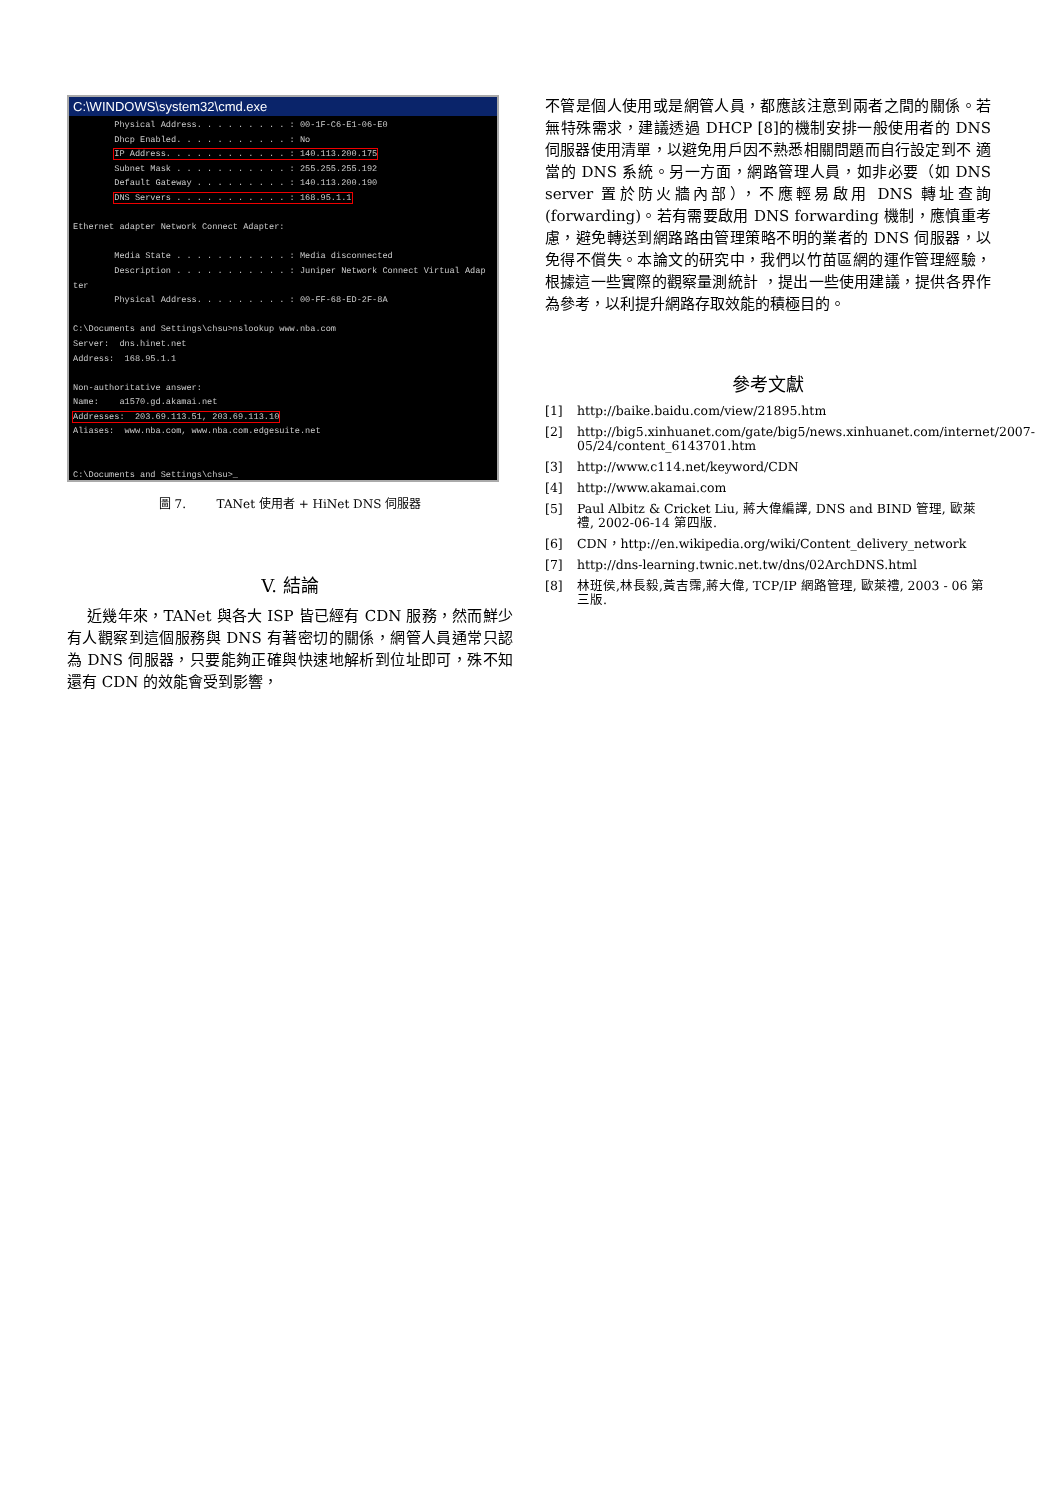C:\WINDOWS\system32\cmd.exe
        Physical Address. . . . . . . . . : 00-1F-C6-E1-06-E0
        Dhcp Enabled. . . . . . . . . . . : No
        IP Address. . . . . . . . . . . . : 140.113.200.175
        Subnet Mask . . . . . . . . . . . : 255.255.255.192
        Default Gateway . . . . . . . . . : 140.113.200.190
        DNS Servers . . . . . . . . . . . : 168.95.1.1

Ethernet adapter Network Connect Adapter:

        Media State . . . . . . . . . . . : Media disconnected
        Description . . . . . . . . . . . : Juniper Network Connect Virtual Adap
ter
        Physical Address. . . . . . . . . : 00-FF-68-ED-2F-8A

C:\Documents and Settings\chsu>nslookup www.nba.com
Server:  dns.hinet.net
Address:  168.95.1.1

Non-authoritative answer:
Name:    a1570.gd.akamai.net
Addresses:  203.69.113.51, 203.69.113.10
Aliases:  www.nba.com, www.nba.com.edgesuite.net


C:\Documents and Settings\chsu>_
圖 7. TANet 使用者 + HiNet DNS 伺服器
V. 結論
近幾年來，TANet 與各大 ISP 皆已經有 CDN 服務，然而鮮少有人觀察到這個服務與 DNS 有著密切的關係，網管人員通常只認為 DNS 伺服器，只要能夠正確與快速地解析到位址即可，殊不知還有 CDN 的效能會受到影響，
不管是個人使用或是網管人員，都應該注意到兩者之間的關係。若無特殊需求，建議透過 DHCP [8]的機制安排一般使用者的 DNS 伺服器使用清單，以避免用戶因不熟悉相關問題而自行設定到不 適當的 DNS 系統。另一方面，網路管理人員，如非必要（如 DNS server 置於防火牆內部），不應輕易啟用 DNS 轉址查詢(forwarding)。若有需要啟用 DNS forwarding 機制，應慎重考慮，避免轉送到網路路由管理策略不明的業者的 DNS 伺服器，以免得不償失。本論文的研究中，我們以竹苗區網的運作管理經驗，根據這一些實際的觀察量測統計 ，提出一些使用建議，提供各界作為參考，以利提升網路存取效能的積極目的。
參考文獻
[1] http://baike.baidu.com/view/21895.htm
[2] http://big5.xinhuanet.com/gate/big5/news.xinhuanet.com/internet/2007-05/24/content_6143701.htm
[3] http://www.c114.net/keyword/CDN
[4] http://www.akamai.com
[5] Paul Albitz & Cricket Liu, 蔣大偉編譯, DNS and BIND 管理, 歐萊禮, 2002-06-14 第四版.
[6] CDN，http://en.wikipedia.org/wiki/Content_delivery_network
[7] http://dns-learning.twnic.net.tw/dns/02ArchDNS.html
[8] 林班侯,林長毅,黃吉霈,蔣大偉, TCP/IP 網路管理, 歐萊禮, 2003 - 06 第三版.